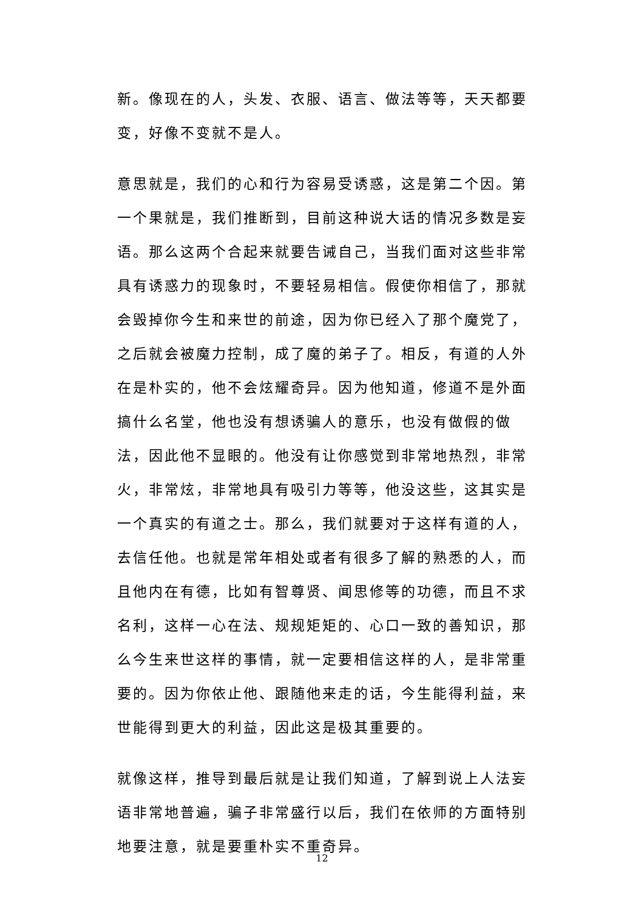新。像现在的人，头发、衣服、语言、做法等等，天天都要变，好像不变就不是人。
意思就是，我们的心和行为容易受诱惑，这是第二个因。第一个果就是，我们推断到，目前这种说大话的情况多数是妄语。那么这两个合起来就要告诫自己，当我们面对这些非常具有诱惑力的现象时，不要轻易相信。假使你相信了，那就会毁掉你今生和来世的前途，因为你已经入了那个魔党了，之后就会被魔力控制，成了魔的弟子了。相反，有道的人外在是朴实的，他不会炫耀奇异。因为他知道，修道不是外面搞什么名堂，他也没有想诱骗人的意乐，也没有做假的做法，因此他不显眼的。他没有让你感觉到非常地热烈，非常火，非常炫，非常地具有吸引力等等，他没这些，这其实是一个真实的有道之士。那么，我们就要对于这样有道的人，去信任他。也就是常年相处或者有很多了解的熟悉的人，而且他内在有德，比如有智尊贤、闻思修等的功德，而且不求名利，这样一心在法、规规矩矩的、心口一致的善知识，那么今生来世这样的事情，就一定要相信这样的人，是非常重要的。因为你依止他、跟随他来走的话，今生能得利益，来世能得到更大的利益，因此这是极其重要的。
就像这样，推导到最后就是让我们知道，了解到说上人法妄语非常地普遍，骗子非常盛行以后，我们在依师的方面特别地要注意，就是要重朴实不重奇异。
12